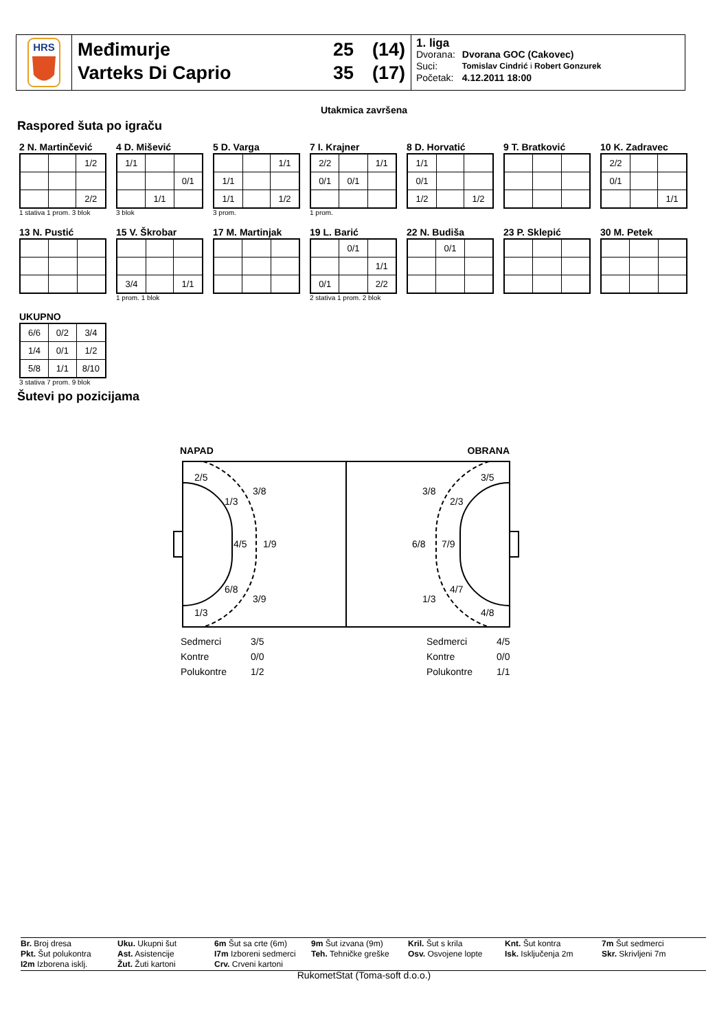HRS
Međimurje
Varteks Di Caprio
25
35
(14)
(17)
1. liga
| Dvorana: | Dvorana GOC (Cakovec) |
| Suci: | Tomislav Cindrić i Robert Gonzurek |
| Početak: | 4.12.2011 18:00 |
Utakmica završena
Raspored šuta po igraču
2 N. Martinčević
| | | 1/2 |
| | | 2/2 |
1 stativa 1 prom. 3 blok
4 D. Mišević
| 1/1 | | |
| | | 0/1 |
| | 1/1 | |
3 blok
5 D. Varga
| | | 1/1 |
| 1/1 | | |
| 1/1 | | 1/2 |
3 prom.
7 I. Krajner
| 2/2 | | 1/1 |
| 0/1 | 0/1 | |
1 prom.
8 D. Horvatić
| 1/1 | | |
| 0/1 | | |
| 1/2 | | 1/2 |
9 T. Bratković
10 K. Zadravec
| 2/2 | | |
| 0/1 | | |
| | | 1/1 |
13 N. Pustić 15 V. Škrobar
| 3/4 | | 1/1 |
1 prom. 1 blok
17 M. Martinjak
19 L. Barić
| | 0/1 | |
| | | 1/1 |
| 0/1 | | 2/2 |
2 stativa 1 prom. 2 blok
22 N. Budiša
| | 0/1 | |
23 P. Sklepić 30 M. Petek
UKUPNO
| 6/6 | 0/2 | 3/4 |
| 1/4 | 0/1 | 1/2 |
| 5/8 | 1/1 | 8/10 |
3 stativa 7 prom. 9 blok
Šutevi po pozicijama
NAPAD
OBRANA
2/5
3/8
1/3
4/5
1/9
6/8
3/9
1/3
3/5
3/8
2/3
6/8
7/9
4/7
1/3
4/8
| Sedmerci | 3/5 |
| Kontre | 0/0 |
| Polukontre | 1/2 |
| Sedmerci | 4/5 |
| Kontre | 0/0 |
| Polukontre | 1/1 |
Br. Broj dresa
Pkt. Šut polukontra
I2m Izborena isklj.
Uku. Ukupni šut
Ast. Asistencije
Žut. Žuti kartoni
6m Šut sa crte (6m)
I7m Izboreni sedmerci
Crv. Crveni kartoni
9m Šut izvana (9m)
Teh. Tehničke greške
Kril. Šut s krila
Osv. Osvojene lopte
Knt. Šut kontra
Isk. Isključenja 2m
7m Šut sedmerci
Skr. Skrivljeni 7m
RukometStat (Toma-soft d.o.o.)